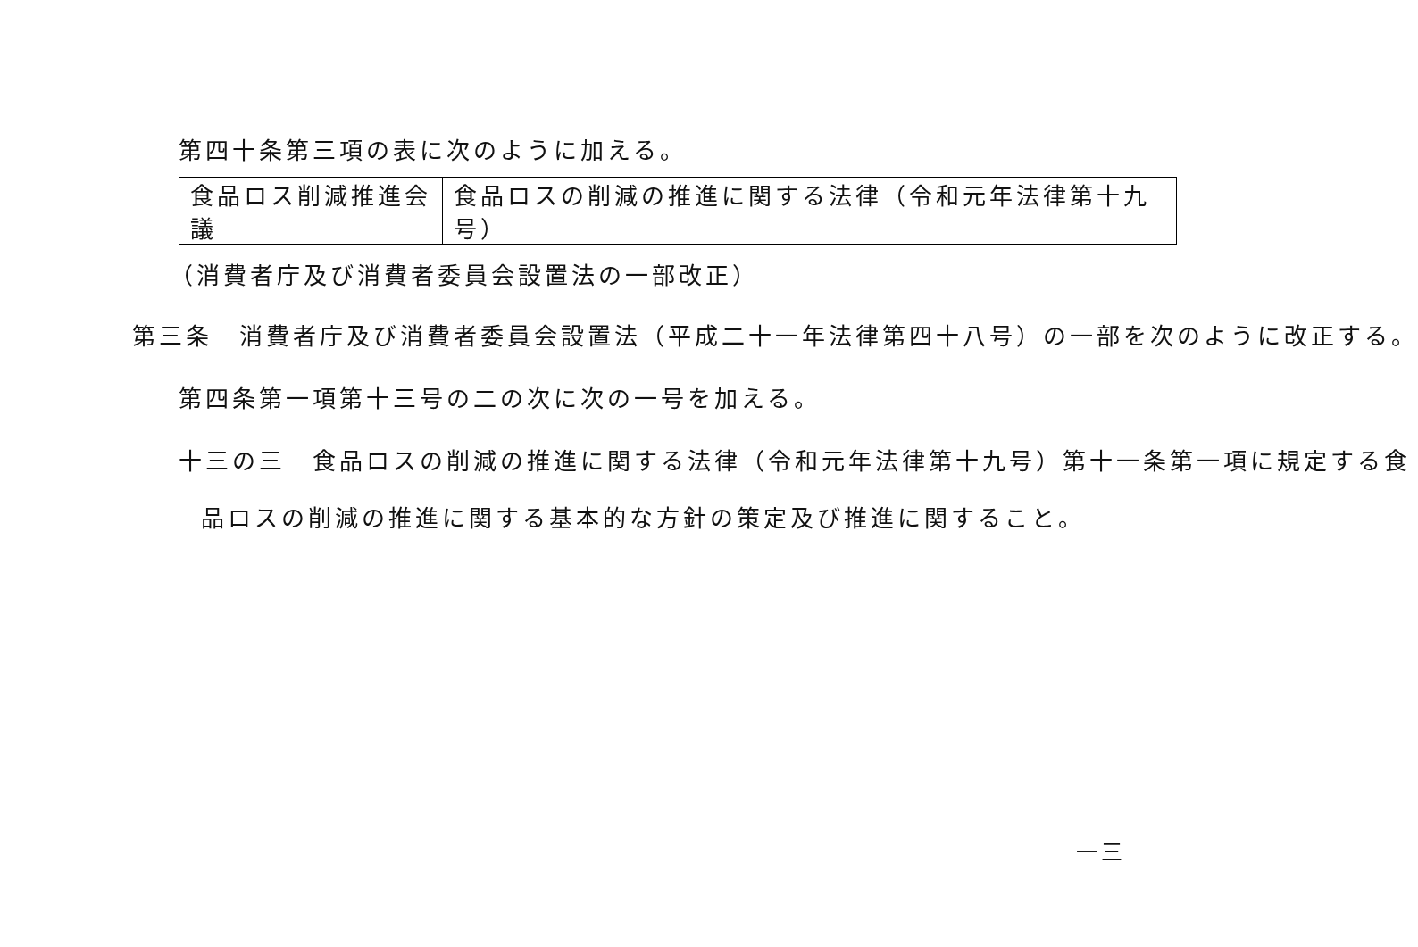第四十条第三項の表に次のように加える。
| 食品ロス削減推進会議 | 食品ロスの削減の推進に関する法律（令和元年法律第十九号） |
（消費者庁及び消費者委員会設置法の一部改正）
第三条　消費者庁及び消費者委員会設置法（平成二十一年法律第四十八号）の一部を次のように改正する。
第四条第一項第十三号の二の次に次の一号を加える。
十三の三　食品ロスの削減の推進に関する法律（令和元年法律第十九号）第十一条第一項に規定する食
品ロスの削減の推進に関する基本的な方針の策定及び推進に関すること。
一三